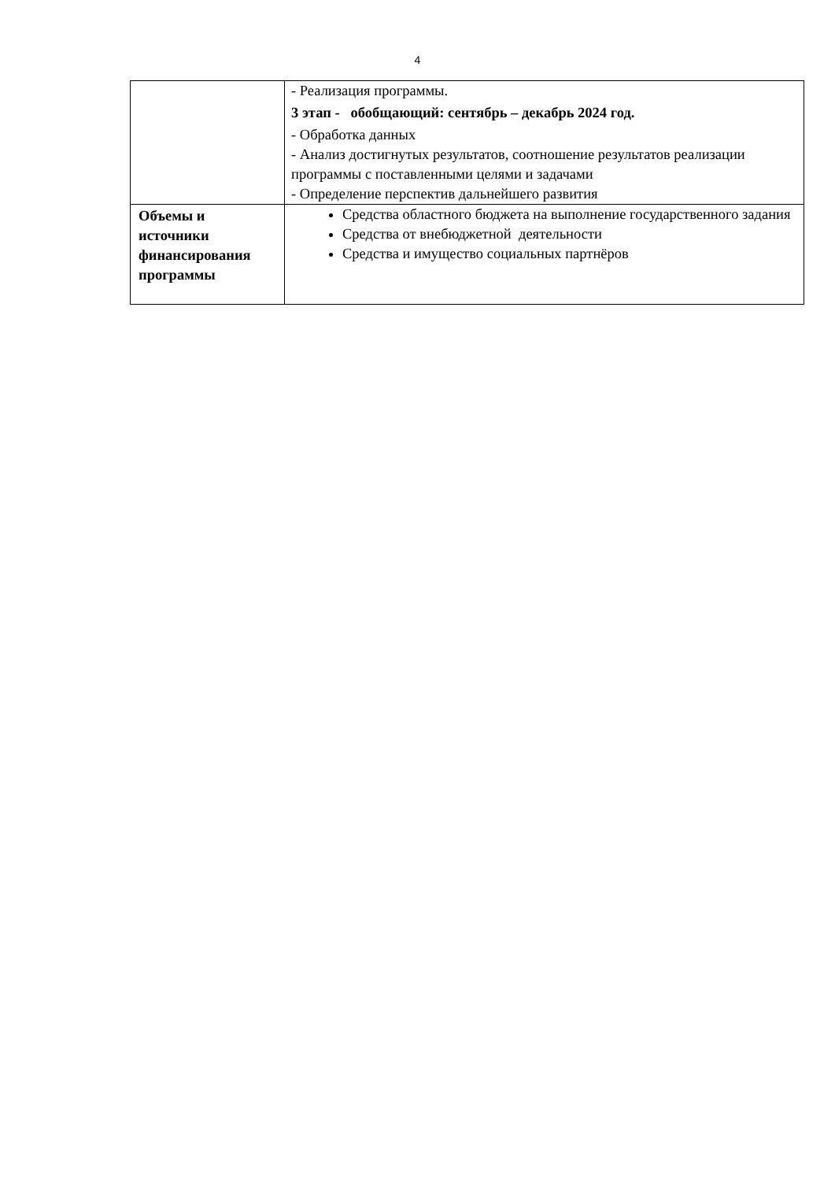4
| | - Реализация программы. 3 этап - обобщающий: сентябрь – декабрь 2024 год. - Обработка данных - Анализ достигнутых результатов, соотношение результатов реализации программы с поставленными целями и задачами - Определение перспектив дальнейшего развития |
| Объемы и источники финансирования программы | Средства областного бюджета на выполнение государственного задания Средства от внебюджетной деятельности Средства и имущество социальных партнёров |